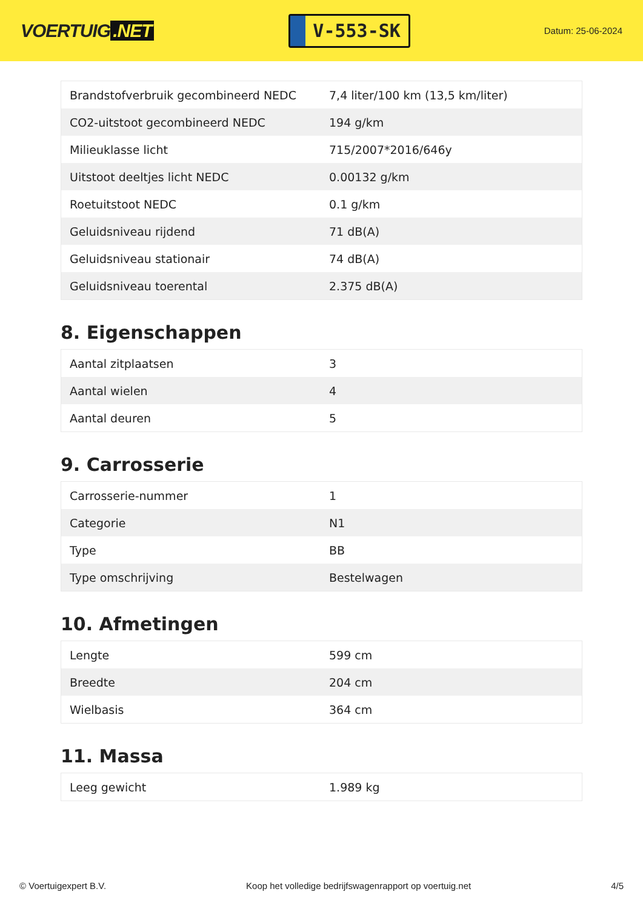VOERTUIG.NET
V-553-SK
Datum: 25-06-2024
| Brandstofverbruik gecombineerd NEDC | 7,4 liter/100 km (13,5 km/liter) |
| CO2-uitstoot gecombineerd NEDC | 194 g/km |
| Milieuklasse licht | 715/2007*2016/646y |
| Uitstoot deeltjes licht NEDC | 0.00132 g/km |
| Roetuitstoot NEDC | 0.1 g/km |
| Geluidsniveau rijdend | 71 dB(A) |
| Geluidsniveau stationair | 74 dB(A) |
| Geluidsniveau toerental | 2.375 dB(A) |
8. Eigenschappen
| Aantal zitplaatsen | 3 |
| Aantal wielen | 4 |
| Aantal deuren | 5 |
9. Carrosserie
| Carrosserie-nummer | 1 |
| Categorie | N1 |
| Type | BB |
| Type omschrijving | Bestelwagen |
10. Afmetingen
| Lengte | 599 cm |
| Breedte | 204 cm |
| Wielbasis | 364 cm |
11. Massa
| Leeg gewicht | 1.989 kg |
© Voertuigexpert B.V. Koop het volledige bedrijfswagenrapport op voertuig.net 4/5